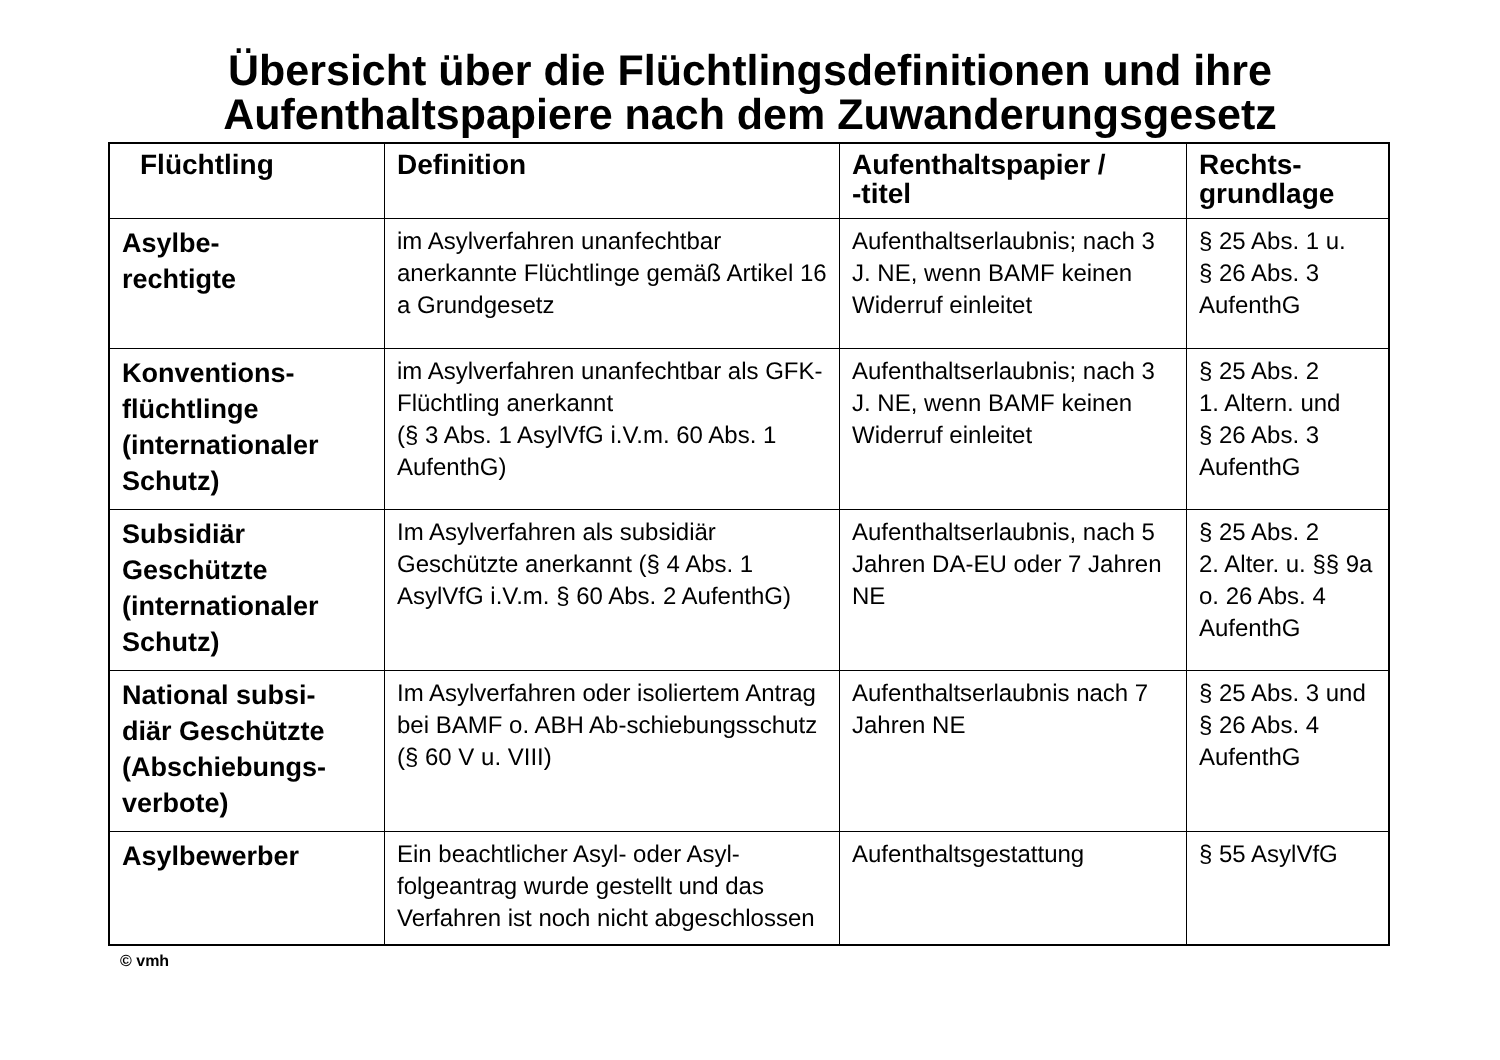Übersicht über die Flüchtlingsdefinitionen und ihre
Aufenthaltspapiere nach dem Zuwanderungsgesetz
| Flüchtling | Definition | Aufenthaltspapier / -titel | Rechts- grundlage |
| --- | --- | --- | --- |
| Asylbe- rechtigte | im Asylverfahren unanfechtbar anerkannte Flüchtlinge gemäß Artikel 16 a Grundgesetz | Aufenthaltserlaubnis; nach 3 J. NE, wenn BAMF keinen Widerruf einleitet | § 25 Abs. 1 u. § 26 Abs. 3 AufenthG |
| Konventions- flüchtlinge (internationaler Schutz) | im Asylverfahren unanfechtbar als GFK-Flüchtling anerkannt (§ 3 Abs. 1 AsylVfG i.V.m. 60 Abs. 1 AufenthG) | Aufenthaltserlaubnis; nach 3 J. NE, wenn BAMF keinen Widerruf einleitet | § 25 Abs. 2 1. Altern. und § 26 Abs. 3 AufenthG |
| Subsidiär Geschützte (internationaler Schutz) | Im Asylverfahren als subsidiär Geschützte anerkannt (§ 4 Abs. 1 AsylVfG i.V.m. § 60 Abs. 2 AufenthG) | Aufenthaltserlaubnis, nach 5 Jahren DA-EU oder 7 Jahren NE | § 25 Abs. 2 2. Alter. u. §§ 9a o. 26 Abs. 4 AufenthG |
| National subsi- diär Geschützte (Abschiebungs- verbote) | Im Asylverfahren oder isoliertem Antrag bei BAMF o. ABH Ab-schiebungsschutz (§ 60 V u. VIII) | Aufenthaltserlaubnis nach 7 Jahren NE | § 25 Abs. 3 und § 26 Abs. 4 AufenthG |
| Asylbewerber | Ein beachtlicher Asyl- oder Asyl-folgeantrag wurde gestellt und das Verfahren ist noch nicht abgeschlossen | Aufenthaltsgestattung | § 55 AsylVfG |
© vmh